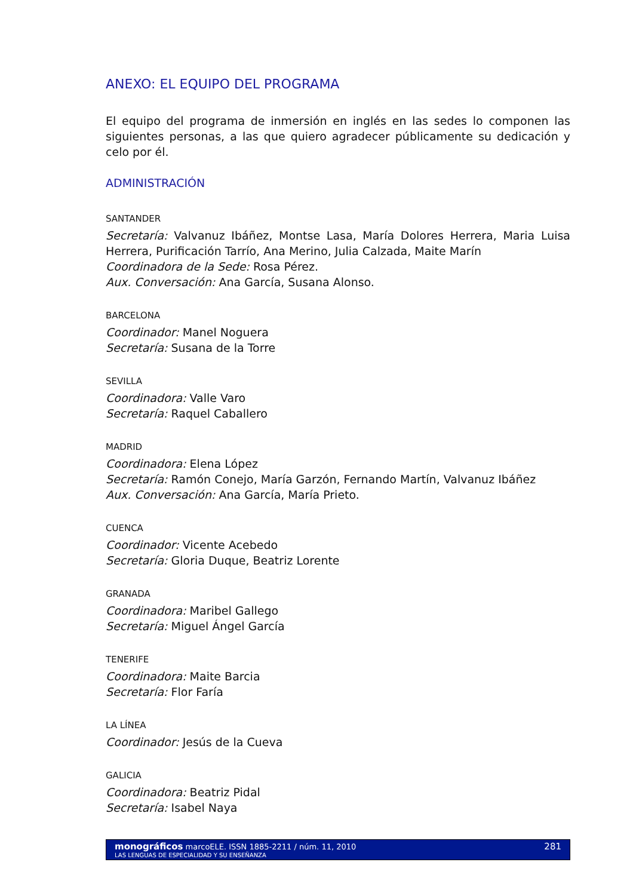ANEXO: EL EQUIPO DEL PROGRAMA
El equipo del programa de inmersión en inglés en las sedes lo componen las siguientes personas, a las que quiero agradecer públicamente su dedicación y celo por él.
ADMINISTRACIÓN
SANTANDER
Secretaría: Valvanuz Ibáñez, Montse Lasa, María Dolores Herrera, Maria Luisa Herrera, Purificación Tarrío, Ana Merino, Julia Calzada, Maite Marín
Coordinadora de la Sede: Rosa Pérez.
Aux. Conversación: Ana García, Susana Alonso.
BARCELONA
Coordinador: Manel Noguera
Secretaría: Susana de la Torre
SEVILLA
Coordinadora: Valle Varo
Secretaría: Raquel Caballero
MADRID
Coordinadora: Elena López
Secretaría: Ramón Conejo, María Garzón, Fernando Martín, Valvanuz Ibáñez
Aux. Conversación: Ana García, María Prieto.
CUENCA
Coordinador: Vicente Acebedo
Secretaría: Gloria Duque, Beatriz Lorente
GRANADA
Coordinadora: Maribel Gallego
Secretaría: Miguel Ángel García
TENERIFE
Coordinadora: Maite Barcia
Secretaría: Flor Faría
LA LÍNEA
Coordinador: Jesús de la Cueva
GALICIA
Coordinadora: Beatriz Pidal
Secretaría: Isabel Naya
monográficos marcoELE. ISSN 1885-2211 / núm. 11, 2010
LAS LENGUAS DE ESPECIALIDAD Y SU ENSEÑANZA
281